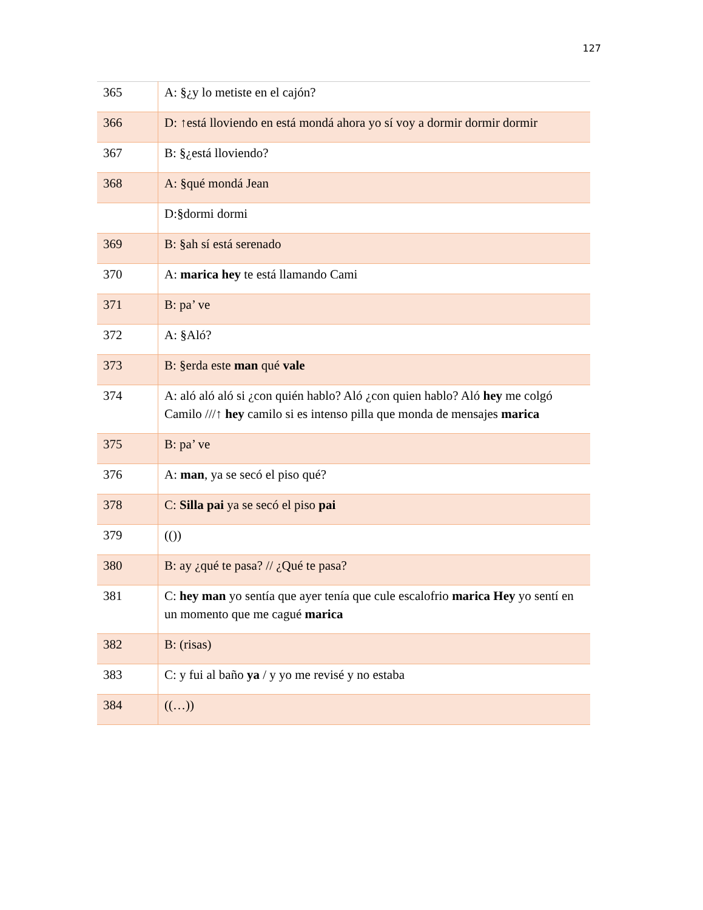127
| 365 | A: §¿y lo metiste en el cajón? |
| 366 | D: ↑está lloviendo en está mondá ahora yo sí voy a dormir dormir dormir |
| 367 | B: §¿está lloviendo? |
| 368 | A: §qué mondá Jean |
| | D:§dormi dormi |
| 369 | B: §ah sí está serenado |
| 370 | A: marica hey te está llamando Cami |
| 371 | B: pa’ ve |
| 372 | A: §Aló? |
| 373 | B: §erda este man qué vale |
| 374 | A: aló aló aló si ¿con quién hablo? Aló ¿con quien hablo? Aló hey me colgó Camilo ///↑ hey camilo si es intenso pilla que monda de mensajes marica |
| 375 | B: pa’ ve |
| 376 | A: man , ya se secó el piso qué? |
| 378 | C: Silla pai ya se secó el piso pai |
| 379 | (()) |
| 380 | B: ay ¿qué te pasa? // ¿Qué te pasa? |
| 381 | C: hey man yo sentía que ayer tenía que cule escalofrio marica Hey yo sentí en un momento que me cagué marica |
| 382 | B: (risas) |
| 383 | C: y fui al baño ya / y yo me revisé y no estaba |
| 384 | ((…)) |